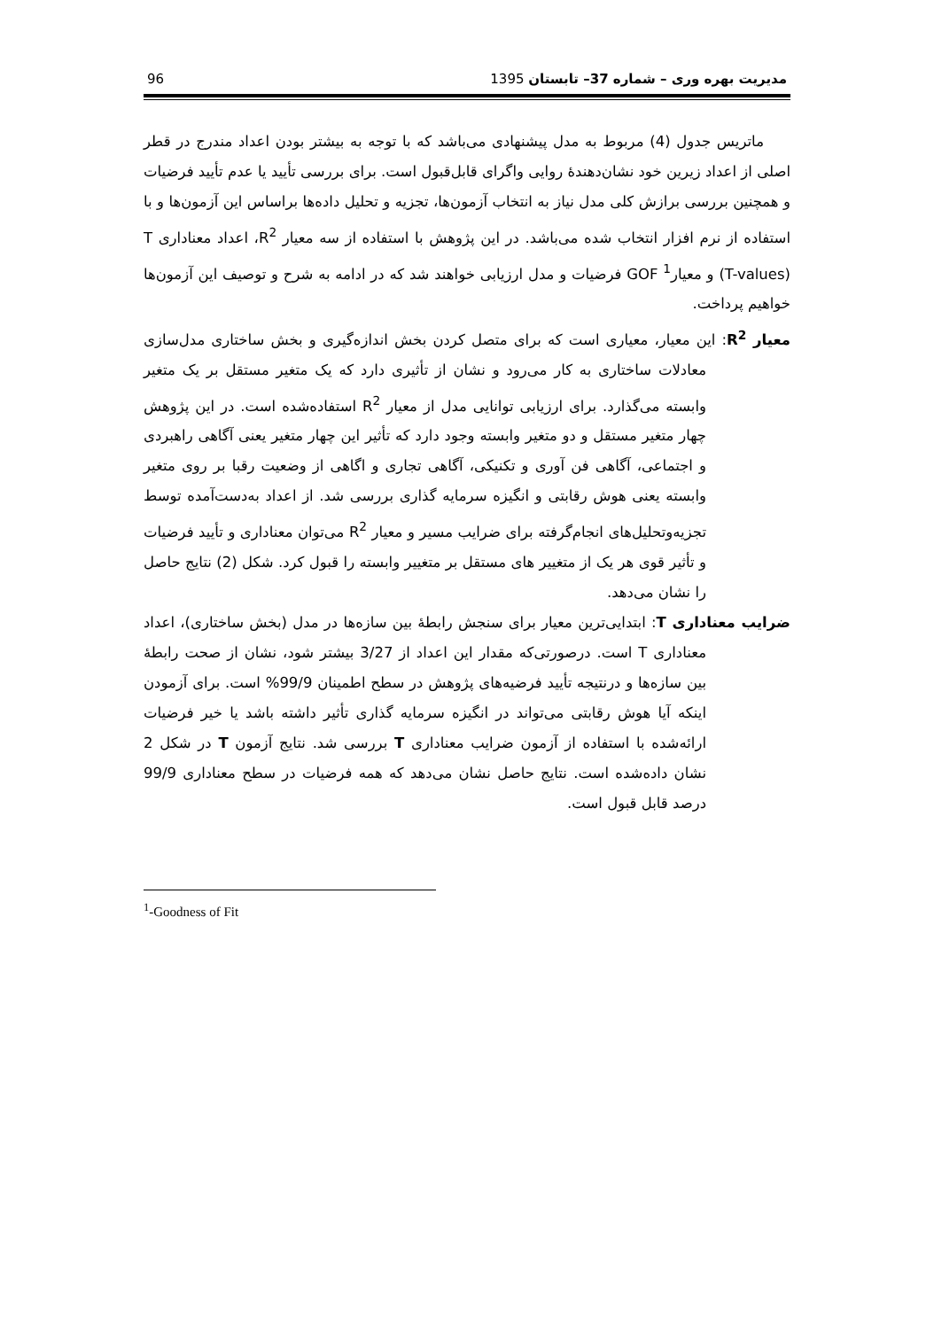96 مدیریت بهره وری – شماره 37– تابستان 1395
ماتریس جدول (4) مربوط به مدل پیشنهادی می‌باشد که با توجه به بیشتر بودن اعداد مندرج در قطر اصلی از اعداد زیرین خود نشان‌دهندهٔ روایی واگرای قابل‌قبول است. برای بررسی تأیید یا عدم تأیید فرضیات و همچنین بررسی برازش کلی مدل نیاز به انتخاب آزمون‌ها، تجزیه و تحلیل داده‌ها براساس این آزمون‌ها و با استفاده از نرم افزار انتخاب شده می‌باشد. در این پژوهش با استفاده از سه معیار R<sup>2</sup>، اعداد معناداری T (T-values) و معیار<sup>1</sup> GOF فرضیات و مدل ارزیابی خواهند شد که در ادامه به شرح و توصیف این آزمون‌ها خواهیم پرداخت.
معیار R<sup>2</sup>: این معیار، معیاری است که برای متصل کردن بخش اندازه‌گیری و بخش ساختاری مدل‌سازی معادلات ساختاری به کار می‌رود و نشان از تأثیری دارد که یک متغیر مستقل بر یک متغیر وابسته می‌گذارد. برای ارزیابی توانایی مدل از معیار R<sup>2</sup> استفاده‌شده است. در این پژوهش چهار متغیر مستقل و دو متغیر وابسته وجود دارد که تأثیر این چهار متغیر یعنی آگاهی راهبردی و اجتماعی، آگاهی فن آوری و تکنیکی، آگاهی تجاری و اگاهی از وضعیت رقبا بر روی متغیر وابسته یعنی هوش رقابتی و انگیزه سرمایه گذاری بررسی شد. از اعداد به‌دست‌آمده توسط تجزیه‌وتحلیل‌های انجام‌گرفته برای ضرایب مسیر و معیار R<sup>2</sup> می‌توان معناداری و تأیید فرضیات و تأثیر قوی هر یک از متغییر های مستقل بر متغییر وابسته را قبول کرد. شکل (2) نتایج حاصل را نشان می‌دهد.
ضرایب معناداری T: ابتدایی‌ترین معیار برای سنجش رابطهٔ بین سازه‌ها در مدل (بخش ساختاری)، اعداد معناداری T است. درصورتی‌که مقدار این اعداد از 3/27 بیشتر شود، نشان از صحت رابطهٔ بین سازه‌ها و درنتیجه تأیید فرضیه‌های پژوهش در سطح اطمینان 99/9% است. برای آزمودن اینکه آیا هوش رقابتی می‌تواند در انگیزه سرمایه گذاری تأثیر داشته باشد یا خیر فرضیات ارائه‌شده با استفاده از آزمون ضرایب معناداری T بررسی شد. نتایج آزمون T در شکل 2 نشان داده‌شده است. نتایج حاصل نشان می‌دهد که همه فرضیات در سطح معناداری 99/9 درصد قابل قبول است.
<sup>1</sup>-Goodness of Fit